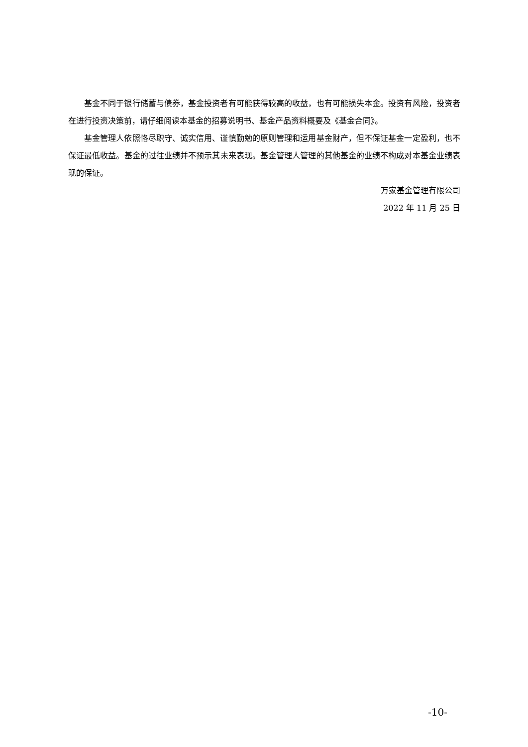基金不同于银行储蓄与债券，基金投资者有可能获得较高的收益，也有可能损失本金。投资有风险，投资者在进行投资决策前，请仔细阅读本基金的招募说明书、基金产品资料概要及《基金合同》。
基金管理人依照恪尽职守、诚实信用、谨慎勤勉的原则管理和运用基金财产，但不保证基金一定盈利，也不保证最低收益。基金的过往业绩并不预示其未来表现。基金管理人管理的其他基金的业绩不构成对本基金业绩表现的保证。
万家基金管理有限公司
2022 年 11 月 25 日
-10-